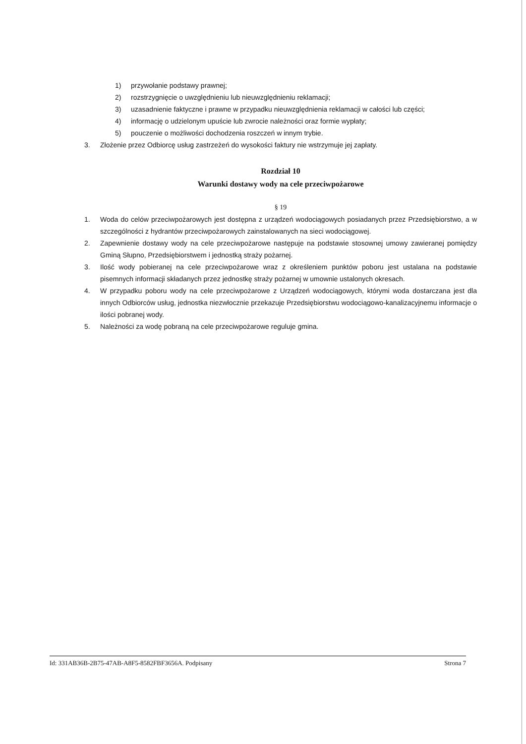1) przywołanie podstawy prawnej;
2) rozstrzygnięcie o uwzględnieniu lub nieuwzględnieniu reklamacji;
3) uzasadnienie faktyczne i prawne w przypadku nieuwzględnienia reklamacji w całości lub części;
4) informację o udzielonym upuście lub zwrocie należności oraz formie wypłaty;
5) pouczenie o możliwości dochodzenia roszczeń w innym trybie.
3. Złożenie przez Odbiorcę usług zastrzeżeń do wysokości faktury nie wstrzymuje jej zapłaty.
Rozdział 10
Warunki dostawy wody na cele przeciwpożarowe
§ 19
1. Woda do celów przeciwpożarowych jest dostępna z urządzeń wodociągowych posiadanych przez Przedsiębiorstwo, a w szczególności z hydrantów przeciwpożarowych zainstalowanych na sieci wodociągowej.
2. Zapewnienie dostawy wody na cele przeciwpożarowe następuje na podstawie stosownej umowy zawieranej pomiędzy Gminą Słupno, Przedsiębiorstwem i jednostką straży pożarnej.
3. Ilość wody pobieranej na cele przeciwpożarowe wraz z określeniem punktów poboru jest ustalana na podstawie pisemnych informacji składanych przez jednostkę straży pożarnej w umownie ustalonych okresach.
4. W przypadku poboru wody na cele przeciwpożarowe z Urządzeń wodociągowych, którymi woda dostarczana jest dla innych Odbiorców usług, jednostka niezwłocznie przekazuje Przedsiębiorstwu wodociągowo-kanalizacyjnemu informacje o ilości pobranej wody.
5. Należności za wodę pobraną na cele przeciwpożarowe reguluje gmina.
Id: 331AB36B-2B75-47AB-A8F5-8582FBF3656A. Podpisany Strona 7